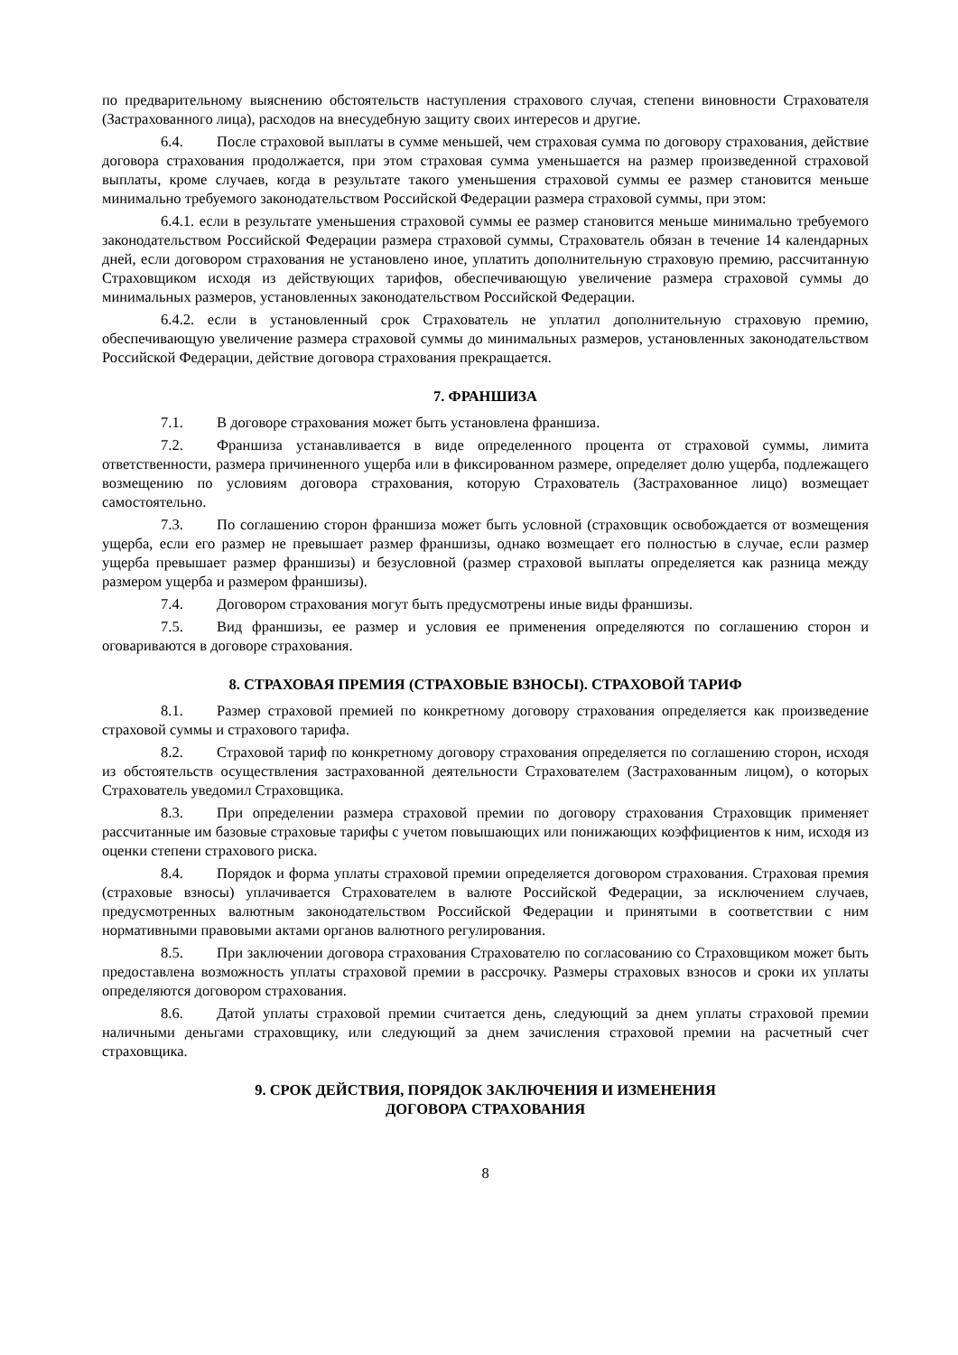по предварительному выяснению обстоятельств наступления страхового случая, степени виновности Страхователя (Застрахованного лица), расходов на внесудебную защиту своих интересов и другие.
6.4. После страховой выплаты в сумме меньшей, чем страховая сумма по договору страхования, действие договора страхования продолжается, при этом страховая сумма уменьшается на размер произведенной страховой выплаты, кроме случаев, когда в результате такого уменьшения страховой суммы ее размер становится меньше минимально требуемого законодательством Российской Федерации размера страховой суммы, при этом:
6.4.1. если в результате уменьшения страховой суммы ее размер становится меньше минимально требуемого законодательством Российской Федерации размера страховой суммы, Страхователь обязан в течение 14 календарных дней, если договором страхования не установлено иное, уплатить дополнительную страховую премию, рассчитанную Страховщиком исходя из действующих тарифов, обеспечивающую увеличение размера страховой суммы до минимальных размеров, установленных законодательством Российской Федерации.
6.4.2. если в установленный срок Страхователь не уплатил дополнительную страховую премию, обеспечивающую увеличение размера страховой суммы до минимальных размеров, установленных законодательством Российской Федерации, действие договора страхования прекращается.
7. ФРАНШИЗА
7.1. В договоре страхования может быть установлена франшиза.
7.2. Франшиза устанавливается в виде определенного процента от страховой суммы, лимита ответственности, размера причиненного ущерба или в фиксированном размере, определяет долю ущерба, подлежащего возмещению по условиям договора страхования, которую Страхователь (Застрахованное лицо) возмещает самостоятельно.
7.3. По соглашению сторон франшиза может быть условной (страховщик освобождается от возмещения ущерба, если его размер не превышает размер франшизы, однако возмещает его полностью в случае, если размер ущерба превышает размер франшизы) и безусловной (размер страховой выплаты определяется как разница между размером ущерба и размером франшизы).
7.4. Договором страхования могут быть предусмотрены иные виды франшизы.
7.5. Вид франшизы, ее размер и условия ее применения определяются по соглашению сторон и оговариваются в договоре страхования.
8. СТРАХОВАЯ ПРЕМИЯ (СТРАХОВЫЕ ВЗНОСЫ). СТРАХОВОЙ ТАРИФ
8.1. Размер страховой премией по конкретному договору страхования определяется как произведение страховой суммы и страхового тарифа.
8.2. Страховой тариф по конкретному договору страхования определяется по соглашению сторон, исходя из обстоятельств осуществления застрахованной деятельности Страхователем (Застрахованным лицом), о которых Страхователь уведомил Страховщика.
8.3. При определении размера страховой премии по договору страхования Страховщик применяет рассчитанные им базовые страховые тарифы с учетом повышающих или понижающих коэффициентов к ним, исходя из оценки степени страхового риска.
8.4. Порядок и форма уплаты страховой премии определяется договором страхования. Страховая премия (страховые взносы) уплачивается Страхователем в валюте Российской Федерации, за исключением случаев, предусмотренных валютным законодательством Российской Федерации и принятыми в соответствии с ним нормативными правовыми актами органов валютного регулирования.
8.5. При заключении договора страхования Страхователю по согласованию со Страховщиком может быть предоставлена возможность уплаты страховой премии в рассрочку. Размеры страховых взносов и сроки их уплаты определяются договором страхования.
8.6. Датой уплаты страховой премии считается день, следующий за днем уплаты страховой премии наличными деньгами страховщику, или следующий за днем зачисления страховой премии на расчетный счет страховщика.
9. СРОК ДЕЙСТВИЯ, ПОРЯДОК ЗАКЛЮЧЕНИЯ И ИЗМЕНЕНИЯ
ДОГОВОРА СТРАХОВАНИЯ
8